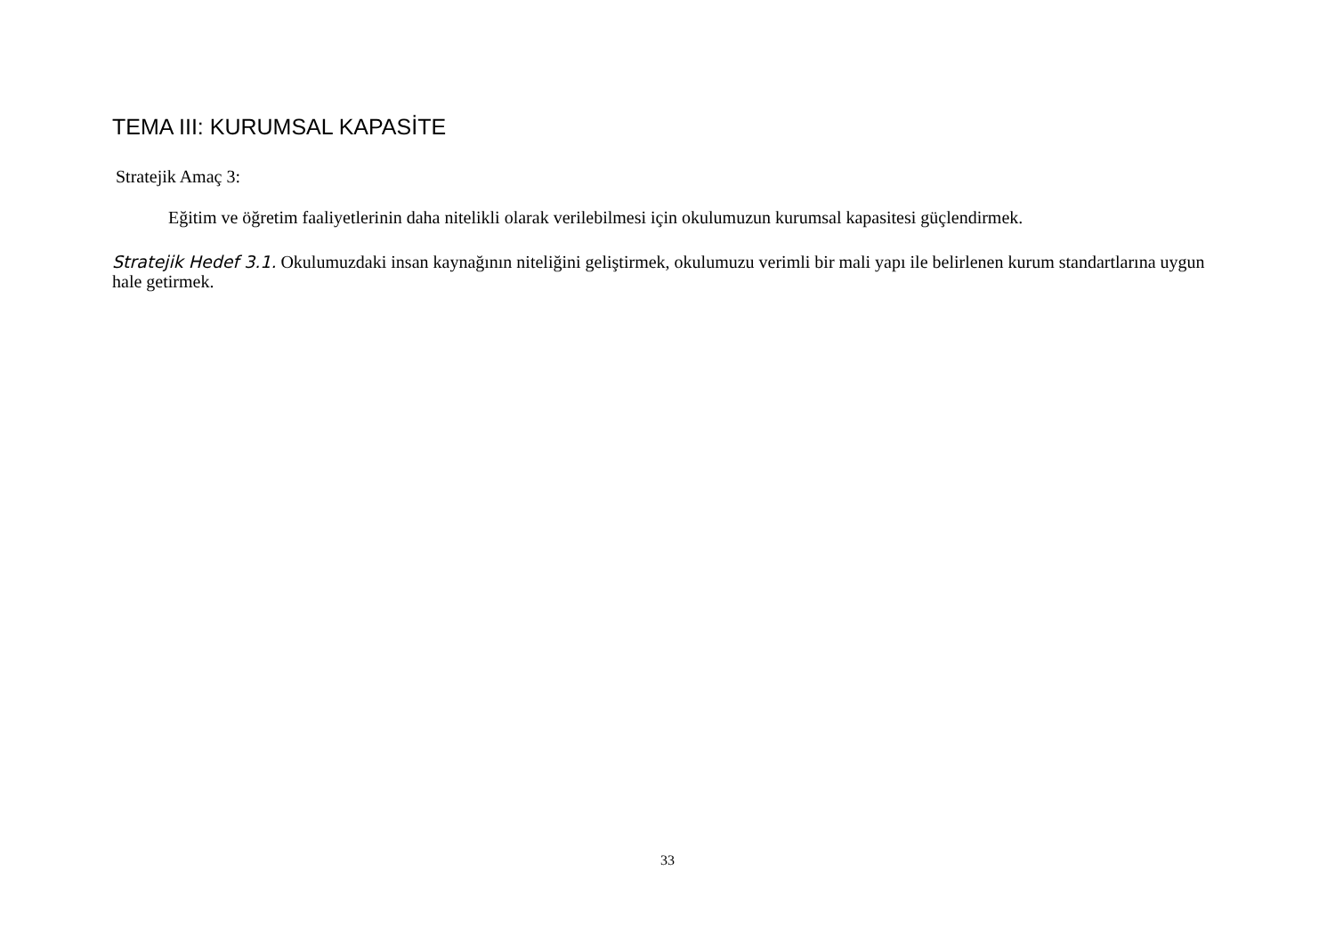TEMA III: KURUMSAL KAPASİTE
Stratejik Amaç 3:
Eğitim ve öğretim faaliyetlerinin daha nitelikli olarak verilebilmesi için okulumuzun kurumsal kapasitesi güçlendirmek.
Stratejik Hedef 3.1. Okulumuzdaki insan kaynağının niteliğini geliştirmek, okulumuzu verimli bir mali yapı ile belirlenen kurum standartlarına uygun hale getirmek.
33